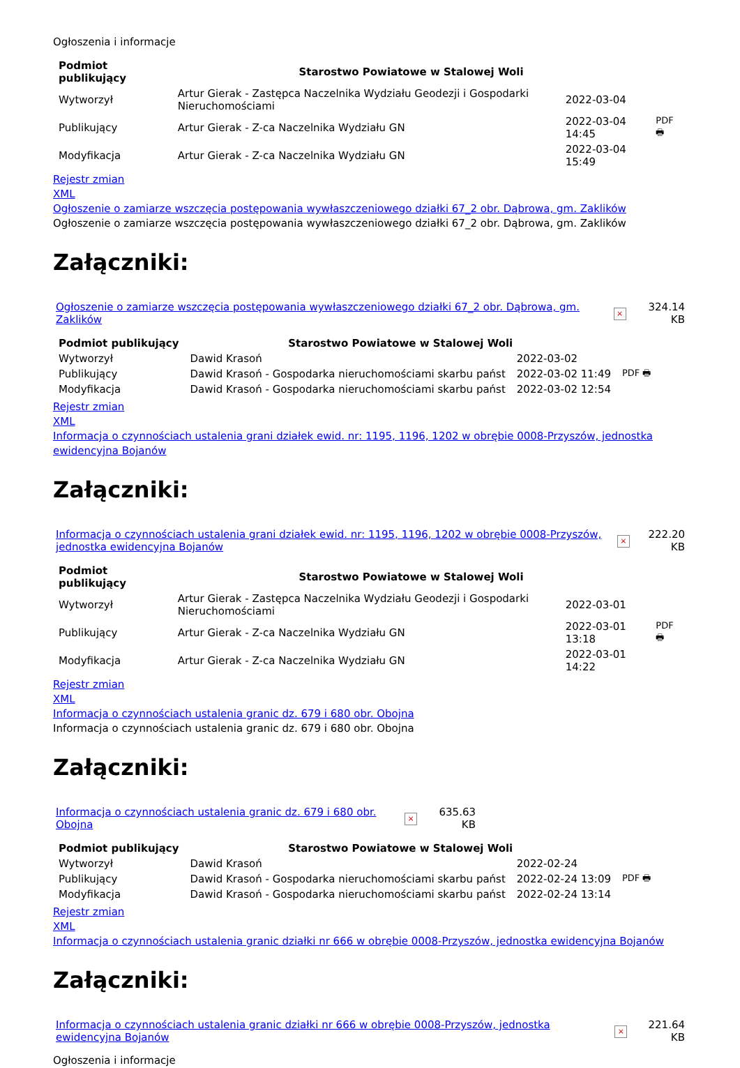Ogłoszenia i informacje
| Podmiot publikujący | Starostwo Powiatowe w Stalowej Woli | | |
| Wytworzył | Artur Gierak - Zastępca Naczelnika Wydziału Geodezji i Gospodarki Nieruchomościami | 2022-03-04 | PDF 🖶 |
| Publikujący | Artur Gierak - Z-ca Naczelnika Wydziału GN | 2022-03-04 14:45 | |
| Modyfikacja | Artur Gierak - Z-ca Naczelnika Wydziału GN | 2022-03-04 15:49 | |
Rejestr zmian
XML
Ogłoszenie o zamiarze wszczęcia postępowania wywłaszczeniowego działki 67_2 obr. Dąbrowa, gm. Zaklików
Ogłoszenie o zamiarze wszczęcia postępowania wywłaszczeniowego działki 67_2 obr. Dąbrowa, gm. Zaklików
Załączniki:
| Ogłoszenie o zamiarze wszczęcia postępowania wywłaszczeniowego działki 67_2 obr. Dąbrowa, gm. Zaklików | × | 324.14 KB |
| Podmiot publikujący | Starostwo Powiatowe w Stalowej Woli | | |
| Wytworzył | Dawid Krasoń | 2022-03-02 | PDF 🖶 |
| Publikujący | Dawid Krasoń - Gospodarka nieruchomościami skarbu państ | 2022-03-02 11:49 | |
| Modyfikacja | Dawid Krasoń - Gospodarka nieruchomościami skarbu państ | 2022-03-02 12:54 | |
Rejestr zmian
XML
Informacja o czynnościach ustalenia grani działek ewid. nr: 1195, 1196, 1202 w obrębie 0008-Przyszów, jednostka ewidencyjna Bojanów
Załączniki:
| Informacja o czynnościach ustalenia grani działek ewid. nr: 1195, 1196, 1202 w obrębie 0008-Przyszów, jednostka ewidencyjna Bojanów | × | 222.20 KB |
| Podmiot publikujący | Starostwo Powiatowe w Stalowej Woli | | |
| Wytworzył | Artur Gierak - Zastępca Naczelnika Wydziału Geodezji i Gospodarki Nieruchomościami | 2022-03-01 | PDF 🖶 |
| Publikujący | Artur Gierak - Z-ca Naczelnika Wydziału GN | 2022-03-01 13:18 | |
| Modyfikacja | Artur Gierak - Z-ca Naczelnika Wydziału GN | 2022-03-01 14:22 | |
Rejestr zmian
XML
Informacja o czynnościach ustalenia granic dz. 679 i 680 obr. Obojna
Informacja o czynnościach ustalenia granic dz. 679 i 680 obr. Obojna
Załączniki:
| Informacja o czynnościach ustalenia granic dz. 679 i 680 obr. Obojna | × | 635.63 KB |
| Podmiot publikujący | Starostwo Powiatowe w Stalowej Woli | | |
| Wytworzył | Dawid Krasoń | 2022-02-24 | PDF 🖶 |
| Publikujący | Dawid Krasoń - Gospodarka nieruchomościami skarbu państ | 2022-02-24 13:09 | |
| Modyfikacja | Dawid Krasoń - Gospodarka nieruchomościami skarbu państ | 2022-02-24 13:14 | |
Rejestr zmian
XML
Informacja o czynnościach ustalenia granic działki nr 666 w obrębie 0008-Przyszów, jednostka ewidencyjna Bojanów
Załączniki:
| Informacja o czynnościach ustalenia granic działki nr 666 w obrębie 0008-Przyszów, jednostka ewidencyjna Bojanów | × | 221.64 KB |
Ogłoszenia i informacje